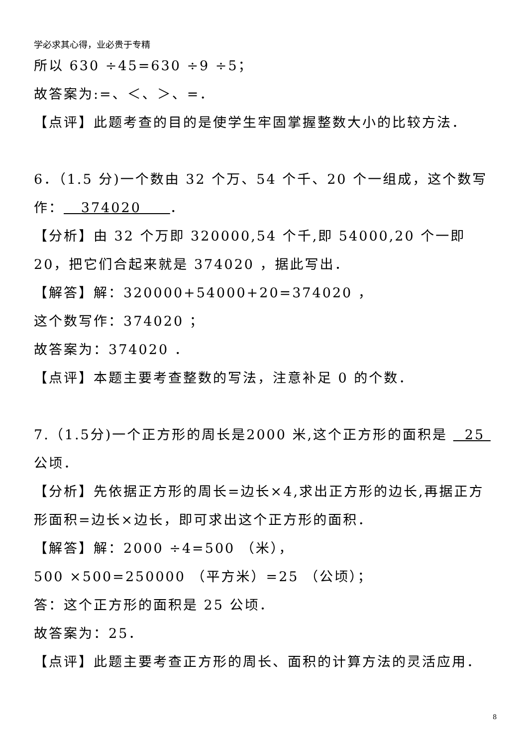学必求其心得，业必贵于专精
所以 630 ÷45=630 ÷9 ÷5；
故答案为:=、＜、＞、=．
【点评】此题考查的目的是使学生牢固掌握整数大小的比较方法．
6．（1.5 分)一个数由 32 个万、54 个千、20 个一组成，这个数写作： 374020 ．
【分析】由 32 个万即 320000,54 个千,即 54000,20 个一即 20，把它们合起来就是 374020 ，据此写出．
【解答】解：320000+54000+20=374020 ，
这个数写作：374020 ；
故答案为：374020 ．
【点评】本题主要考查整数的写法，注意补足 0 的个数．
7.（1.5分)一个正方形的周长是2000 米,这个正方形的面积是 25 公顷．
【分析】先依据正方形的周长=边长×4,求出正方形的边长,再据正方形面积=边长×边长，即可求出这个正方形的面积．
【解答】解：2000 ÷4=500 （米），
500 ×500=250000 （平方米）=25 （公顷）；
答：这个正方形的面积是 25 公顷．
故答案为：25．
【点评】此题主要考查正方形的周长、面积的计算方法的灵活应用．
8